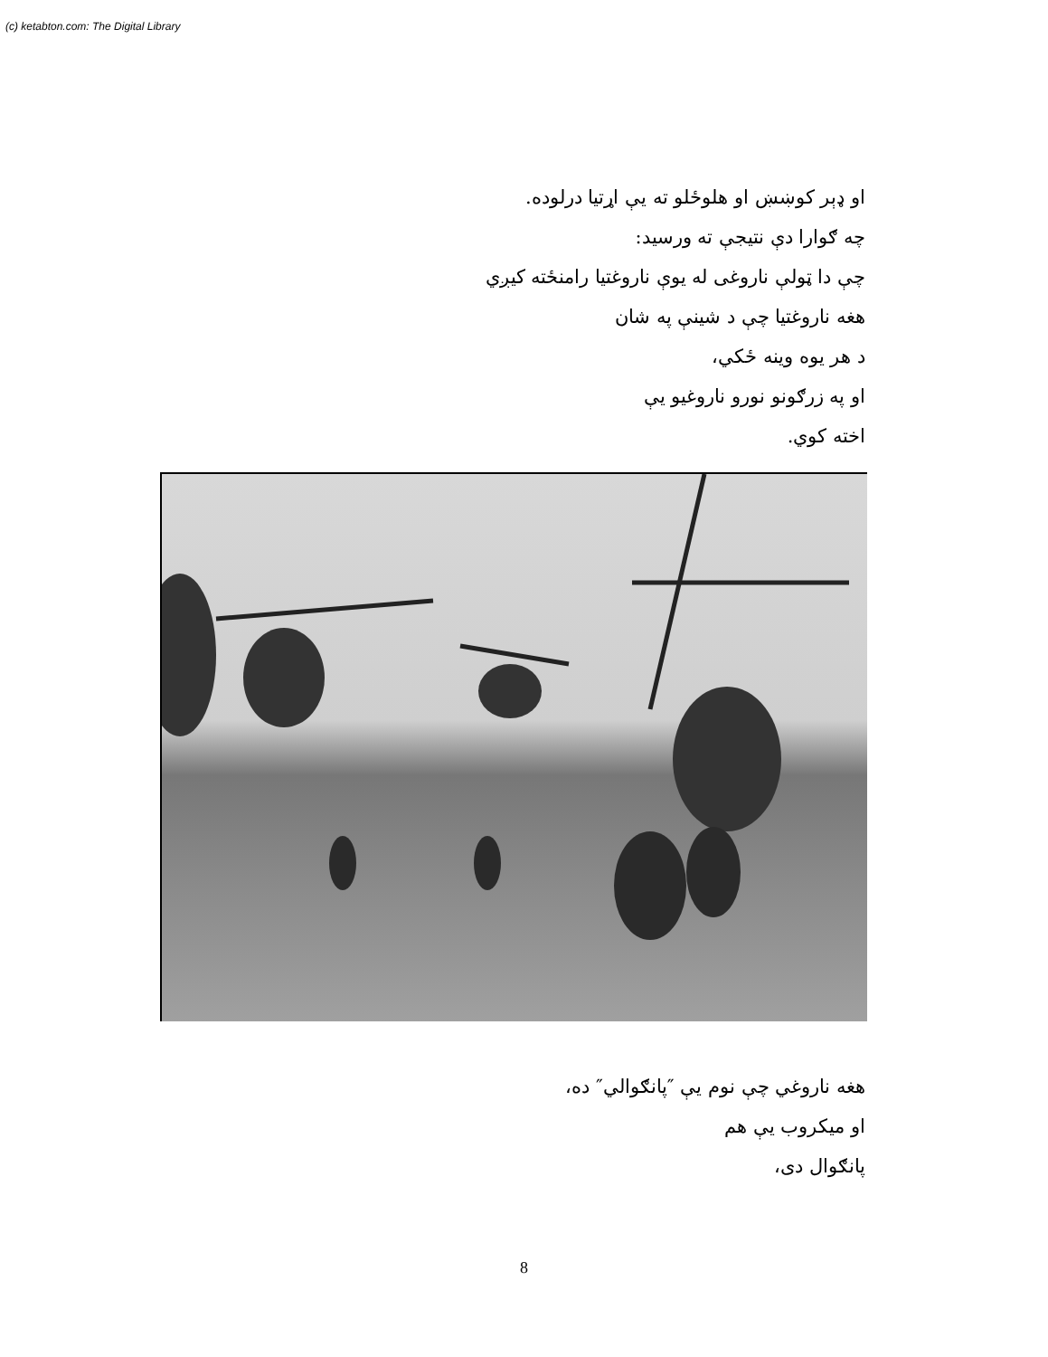(c) ketabton.com: The Digital Library
او ډېر کوښښ او هلوځلو ته يې اړتيا درلوده.
چه ګوارا دې نتيجې ته ورسيد:
چې دا ټولې ناروغی له يوې ناروغتيا رامنځته کيږي
هغه ناروغتيا چې د شينې په شان
د هر يوه وينه ځکي،
او په زرګونو نورو ناروغيو يې
اخته کوي.
هغه ناروغي چې نوم يې ″پانګوالي″ ده،
او ميکروب يې هم
پانګوال دی،
8